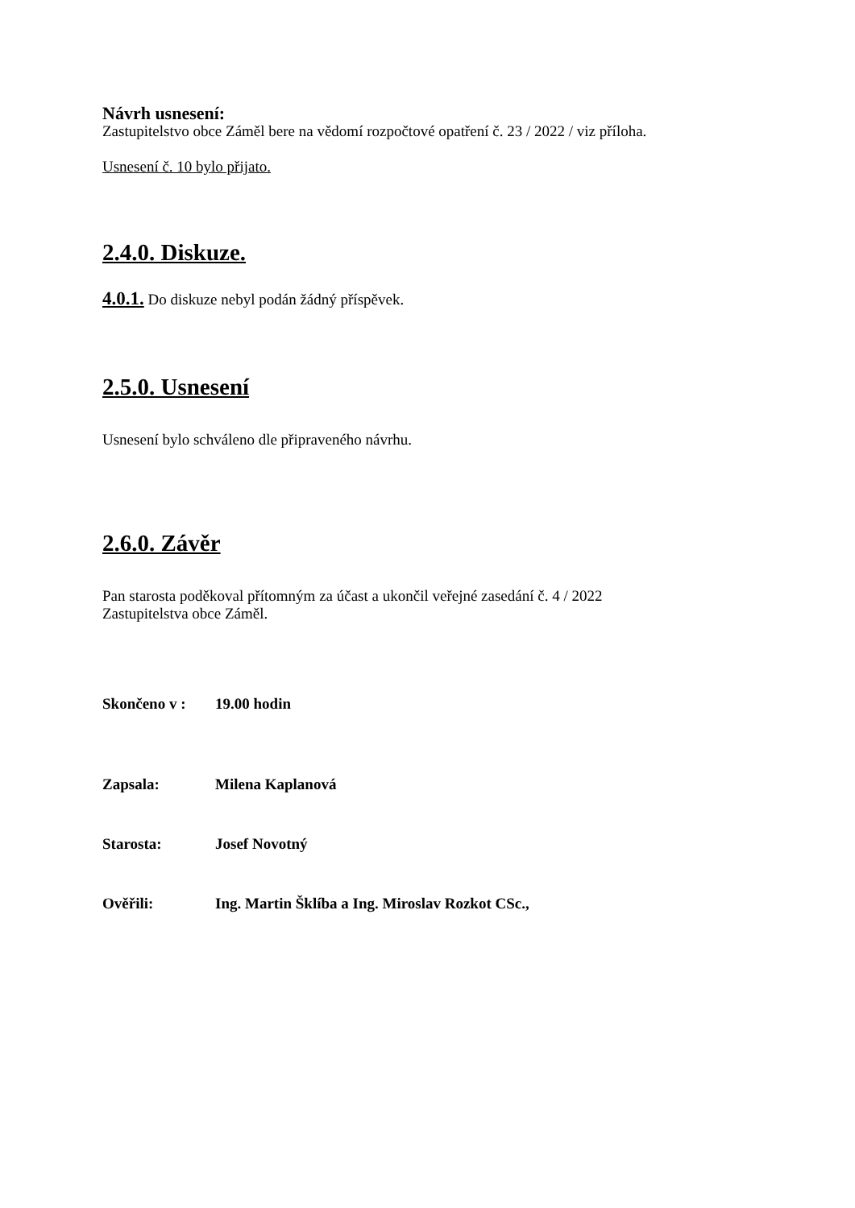Návrh usnesení:
Zastupitelstvo obce Záměl bere na vědomí rozpočtové opatření č. 23 / 2022 / viz příloha.
Usnesení č. 10 bylo přijato.
2.4.0. Diskuze.
4.0.1. Do diskuze nebyl podán žádný příspěvek.
2.5.0. Usnesení
Usnesení bylo schváleno dle připraveného návrhu.
2.6.0. Závěr
Pan starosta poděkoval přítomným za účast a ukončil veřejné zasedání č. 4 / 2022
Zastupitelstva obce Záměl.
Skončeno v : 19.00 hodin
Zapsala: Milena Kaplanová
Starosta: Josef Novotný
Ověřili: Ing. Martin Šklíba a Ing. Miroslav Rozkot CSc.,